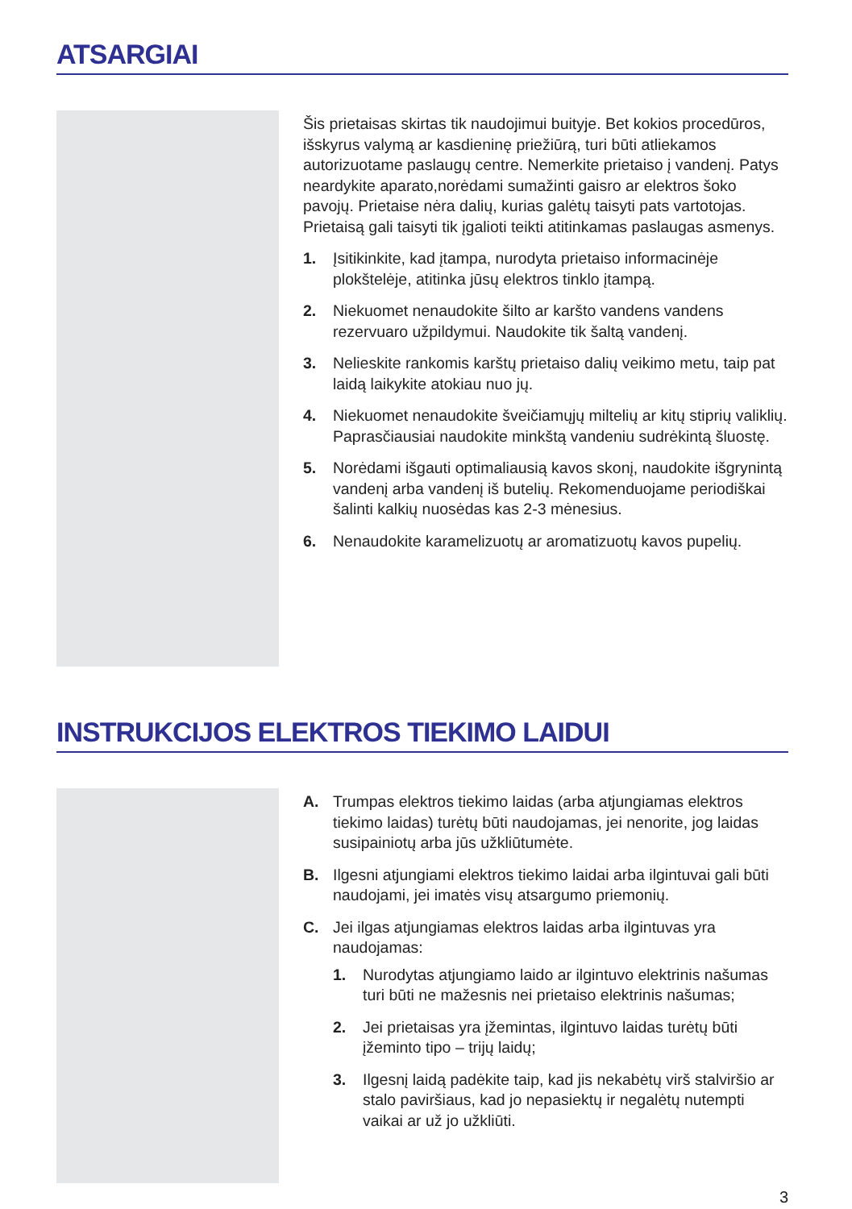ATSARGIAI
Šis prietaisas skirtas tik naudojimui buityje. Bet kokios procedūros, išskyrus valymą ar kasdieninę priežiūrą, turi būti atliekamos autorizuotame paslaugų centre. Nemerkite prietaiso į vandenį. Patys neardykite aparato,norėdami sumažinti gaisro ar elektros šoko pavojų. Prietaise nėra dalių, kurias galėtų taisyti pats vartotojas. Prietaisą gali taisyti tik įgalioti teikti atitinkamas paslaugas asmenys.
1. Įsitikinkite, kad įtampa, nurodyta prietaiso informacinėje plokštelėje, atitinka jūsų elektros tinklo įtampą.
2. Niekuomet nenaudokite šilto ar karšto vandens vandens rezervuaro užpildymui. Naudokite tik šaltą vandenį.
3. Nelieskite rankomis karštų prietaiso dalių veikimo metu, taip pat laidą laikykite atokiau nuo jų.
4. Niekuomet nenaudokite šveičiamųjų miltelių ar kitų stiprių valiklių. Paprasčiausiai naudokite minkštą vandeniu sudrėkintą šluostę.
5. Norėdami išgauti optimaliausią kavos skonį, naudokite išgrynintą vandenį arba vandenį iš butelių. Rekomenduojame periodiškai šalinti kalkių nuosėdas kas 2-3 mėnesius.
6. Nenaudokite karamelizuotų ar aromatizuotų kavos pupelių.
INSTRUKCIJOS ELEKTROS TIEKIMO LAIDUI
A. Trumpas elektros tiekimo laidas (arba atjungiamas elektros tiekimo laidas) turėtų būti naudojamas, jei nenorite, jog laidas susipainiotų arba jūs užkliūtumėte.
B. Ilgesni atjungiami elektros tiekimo laidai arba ilgintuvai gali būti naudojami, jei imatės visų atsargumo priemonių.
C. Jei ilgas atjungiamas elektros laidas arba ilgintuvas yra naudojamas:
1. Nurodytas atjungiamo laido ar ilgintuvo elektrinis našumas turi būti ne mažesnis nei prietaiso elektrinis našumas;
2. Jei prietaisas yra įžemintas, ilgintuvo laidas turėtų būti įžeminto tipo – trijų laidų;
3. Ilgesnį laidą padėkite taip, kad jis nekabėtų virš stalviršio ar stalo paviršiaus, kad jo nepasiektų ir negalėtų nutempti vaikai ar už jo užkliūti.
3